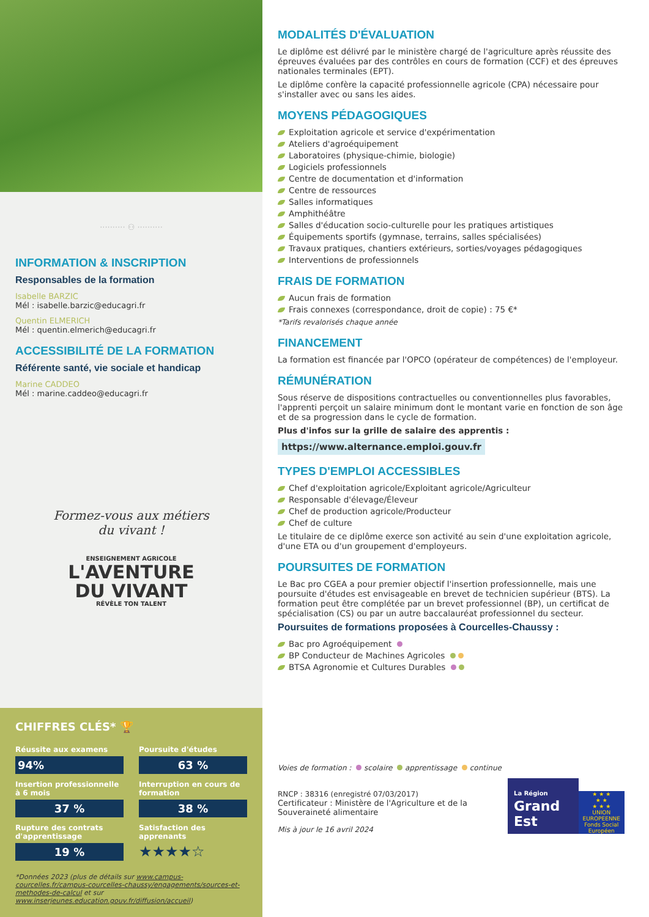·········· ⚇ ··········
INFORMATION & INSCRIPTION
Responsables de la formation
Isabelle BARZIC
Mél : isabelle.barzic@educagri.fr
Quentin ELMERICH
Mél : quentin.elmerich@educagri.fr
ACCESSIBILITÉ DE LA FORMATION
Référente santé, vie sociale et handicap
Marine CADDEO
Mél : marine.caddeo@educagri.fr
Formez-vous aux métiers
du vivant !
ENSEIGNEMENT AGRICOLE
L'AVENTURE
DU VIVANT
RÉVÈLE TON TALENT
CHIFFRES CLÉS* 🏆
Réussite aux examens
94%
Poursuite d'études
63 %
Insertion professionnelle à 6 mois
37 %
Interruption en cours de formation
38 %
Rupture des contrats d'apprentissage
19 %
Satisfaction des apprenants
★★★★☆
*Données 2023 (plus de détails sur www.campus-courcelles.fr/campus-courcelles-chaussy/engagements/sources-et-methodes-de-calcul et sur www.inserjeunes.education.gouv.fr/diffusion/accueil)
MODALITÉS D'ÉVALUATION
Le diplôme est délivré par le ministère chargé de l'agriculture après réussite des épreuves évaluées par des contrôles en cours de formation (CCF) et des épreuves nationales terminales (EPT).
Le diplôme confère la capacité professionnelle agricole (CPA) nécessaire pour s'installer avec ou sans les aides.
MOYENS PÉDAGOGIQUES
Exploitation agricole et service d'expérimentation
Ateliers d'agroéquipement
Laboratoires (physique-chimie, biologie)
Logiciels professionnels
Centre de documentation et d'information
Centre de ressources
Salles informatiques
Amphithéâtre
Salles d'éducation socio-culturelle pour les pratiques artistiques
Équipements sportifs (gymnase, terrains, salles spécialisées)
Travaux pratiques, chantiers extérieurs, sorties/voyages pédagogiques
Interventions de professionnels
FRAIS DE FORMATION
Aucun frais de formation
Frais connexes (correspondance, droit de copie) : 75 €*
*Tarifs revalorisés chaque année
FINANCEMENT
La formation est financée par l'OPCO (opérateur de compétences) de l'employeur.
RÉMUNÉRATION
Sous réserve de dispositions contractuelles ou conventionnelles plus favorables, l'apprenti perçoit un salaire minimum dont le montant varie en fonction de son âge et de sa progression dans le cycle de formation.
Plus d'infos sur la grille de salaire des apprentis :
https://www.alternance.emploi.gouv.fr
TYPES D'EMPLOI ACCESSIBLES
Chef d'exploitation agricole/Exploitant agricole/Agriculteur
Responsable d'élevage/Éleveur
Chef de production agricole/Producteur
Chef de culture
Le titulaire de ce diplôme exerce son activité au sein d'une exploitation agricole, d'une ETA ou d'un groupement d'employeurs.
POURSUITES DE FORMATION
Le Bac pro CGEA a pour premier objectif l'insertion professionnelle, mais une poursuite d'études est envisageable en brevet de technicien supérieur (BTS). La formation peut être complétée par un brevet professionnel (BP), un certificat de spécialisation (CS) ou par un autre baccalauréat professionnel du secteur.
Poursuites de formations proposées à Courcelles-Chaussy :
Bac pro Agroéquipement
BP Conducteur de Machines Agricoles
BTSA Agronomie et Cultures Durables
Voies de formation : scolaire apprentissage continue
RNCP : 38316 (enregistré 07/03/2017)
Certificateur : Ministère de l'Agriculture et de la Souveraineté alimentaire
Mis à jour le 16 avril 2024
La Région
Grand Est
★ ★ ★
★ ★
★ ★ ★
UNION EUROPEENNE
Fonds Social Européen